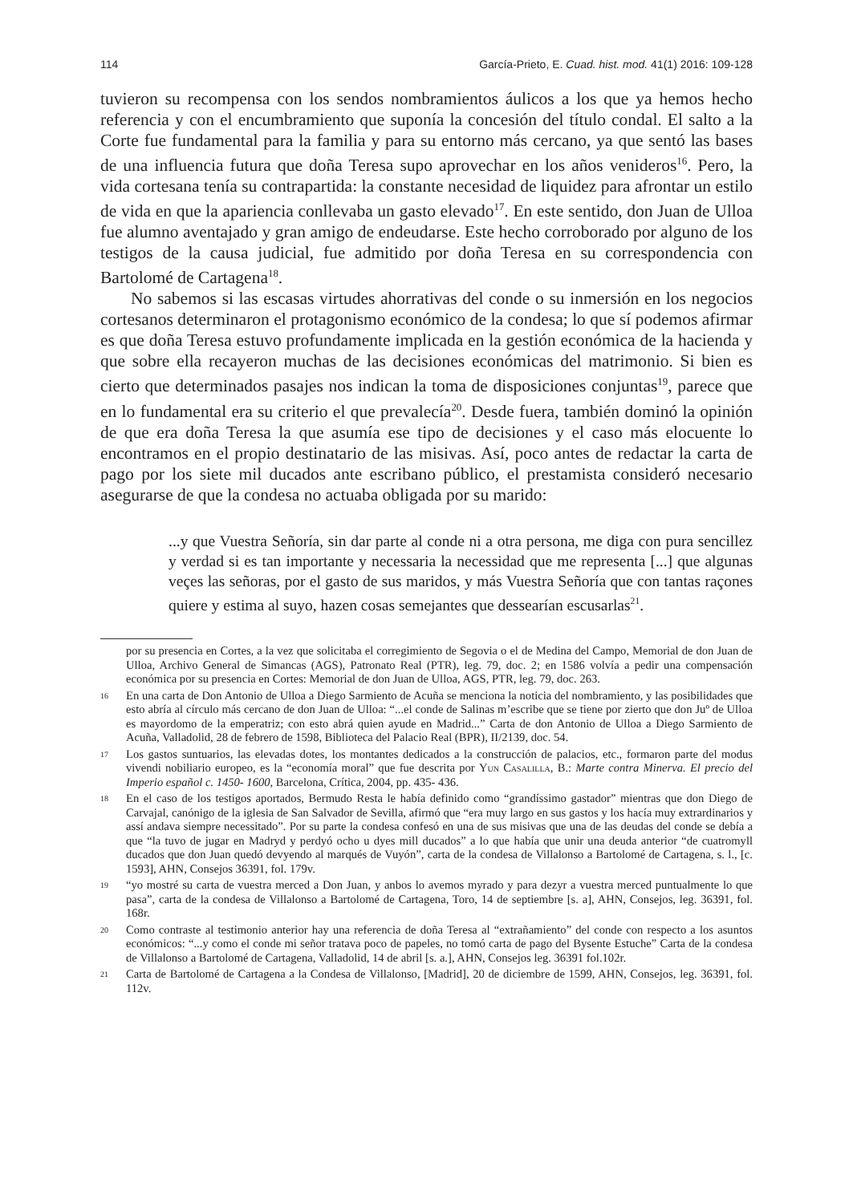114 García-Prieto, E. Cuad. hist. mod. 41(1) 2016: 109-128
tuvieron su recompensa con los sendos nombramientos áulicos a los que ya hemos hecho referencia y con el encumbramiento que suponía la concesión del título condal. El salto a la Corte fue fundamental para la familia y para su entorno más cercano, ya que sentó las bases de una influencia futura que doña Teresa supo aprovechar en los años venideros<sup>16</sup>. Pero, la vida cortesana tenía su contrapartida: la constante necesidad de liquidez para afrontar un estilo de vida en que la apariencia conllevaba un gasto elevado<sup>17</sup>. En este sentido, don Juan de Ulloa fue alumno aventajado y gran amigo de endeudarse. Este hecho corroborado por alguno de los testigos de la causa judicial, fue admitido por doña Teresa en su correspondencia con Bartolomé de Cartagena<sup>18</sup>.
No sabemos si las escasas virtudes ahorrativas del conde o su inmersión en los negocios cortesanos determinaron el protagonismo económico de la condesa; lo que sí podemos afirmar es que doña Teresa estuvo profundamente implicada en la gestión económica de la hacienda y que sobre ella recayeron muchas de las decisiones económicas del matrimonio. Si bien es cierto que determinados pasajes nos indican la toma de disposiciones conjuntas<sup>19</sup>, parece que en lo fundamental era su criterio el que prevalecía<sup>20</sup>. Desde fuera, también dominó la opinión de que era doña Teresa la que asumía ese tipo de decisiones y el caso más elocuente lo encontramos en el propio destinatario de las misivas. Así, poco antes de redactar la carta de pago por los siete mil ducados ante escribano público, el prestamista consideró necesario asegurarse de que la condesa no actuaba obligada por su marido:
...y que Vuestra Señoría, sin dar parte al conde ni a otra persona, me diga con pura sencillez y verdad si es tan importante y necessaria la necessidad que me representa [...] que algunas veçes las señoras, por el gasto de sus maridos, y más Vuestra Señoría que con tantas raçones quiere y estima al suyo, hazen cosas semejantes que dessearían escusarlas<sup>21</sup>.
por su presencia en Cortes, a la vez que solicitaba el corregimiento de Segovia o el de Medina del Campo, Memorial de don Juan de Ulloa, Archivo General de Simancas (AGS), Patronato Real (PTR), leg. 79, doc. 2; en 1586 volvía a pedir una compensación económica por su presencia en Cortes: Memorial de don Juan de Ulloa, AGS, PTR, leg. 79, doc. 263.
16 En una carta de Don Antonio de Ulloa a Diego Sarmiento de Acuña se menciona la noticia del nombramiento, y las posibilidades que esto abría al círculo más cercano de don Juan de Ulloa: “...el conde de Salinas m’escribe que se tiene por zierto que don Juº de Ulloa es mayordomo de la emperatriz; con esto abrá quien ayude en Madrid...” Carta de don Antonio de Ulloa a Diego Sarmiento de Acuña, Valladolid, 28 de febrero de 1598, Biblioteca del Palacio Real (BPR), II/2139, doc. 54.
17 Los gastos suntuarios, las elevadas dotes, los montantes dedicados a la construcción de palacios, etc., formaron parte del modus vivendi nobiliario europeo, es la “economía moral” que fue descrita por Yun Casalilla, B.: Marte contra Minerva. El precio del Imperio español c. 1450- 1600, Barcelona, Crítica, 2004, pp. 435- 436.
18 En el caso de los testigos aportados, Bermudo Resta le había definido como “grandíssimo gastador” mientras que don Diego de Carvajal, canónigo de la iglesia de San Salvador de Sevilla, afirmó que “era muy largo en sus gastos y los hacía muy extrardinarios y assí andava siempre necessitado”. Por su parte la condesa confesó en una de sus misivas que una de las deudas del conde se debía a que “la tuvo de jugar en Madryd y perdyó ocho u dyes mill ducados” a lo que había que unir una deuda anterior “de cuatromyll ducados que don Juan quedó devyendo al marqués de Vuyón”, carta de la condesa de Villalonso a Bartolomé de Cartagena, s. l., [c. 1593], AHN, Consejos 36391, fol. 179v.
19 “yo mostré su carta de vuestra merced a Don Juan, y anbos lo avemos myrado y para dezyr a vuestra merced puntualmente lo que pasa”, carta de la condesa de Villalonso a Bartolomé de Cartagena, Toro, 14 de septiembre [s. a], AHN, Consejos, leg. 36391, fol. 168r.
20 Como contraste al testimonio anterior hay una referencia de doña Teresa al “extrañamiento” del conde con respecto a los asuntos económicos: “...y como el conde mi señor tratava poco de papeles, no tomó carta de pago del Bysente Estuche” Carta de la condesa de Villalonso a Bartolomé de Cartagena, Valladolid, 14 de abril [s. a.], AHN, Consejos leg. 36391 fol.102r.
21 Carta de Bartolomé de Cartagena a la Condesa de Villalonso, [Madrid], 20 de diciembre de 1599, AHN, Consejos, leg. 36391, fol. 112v.